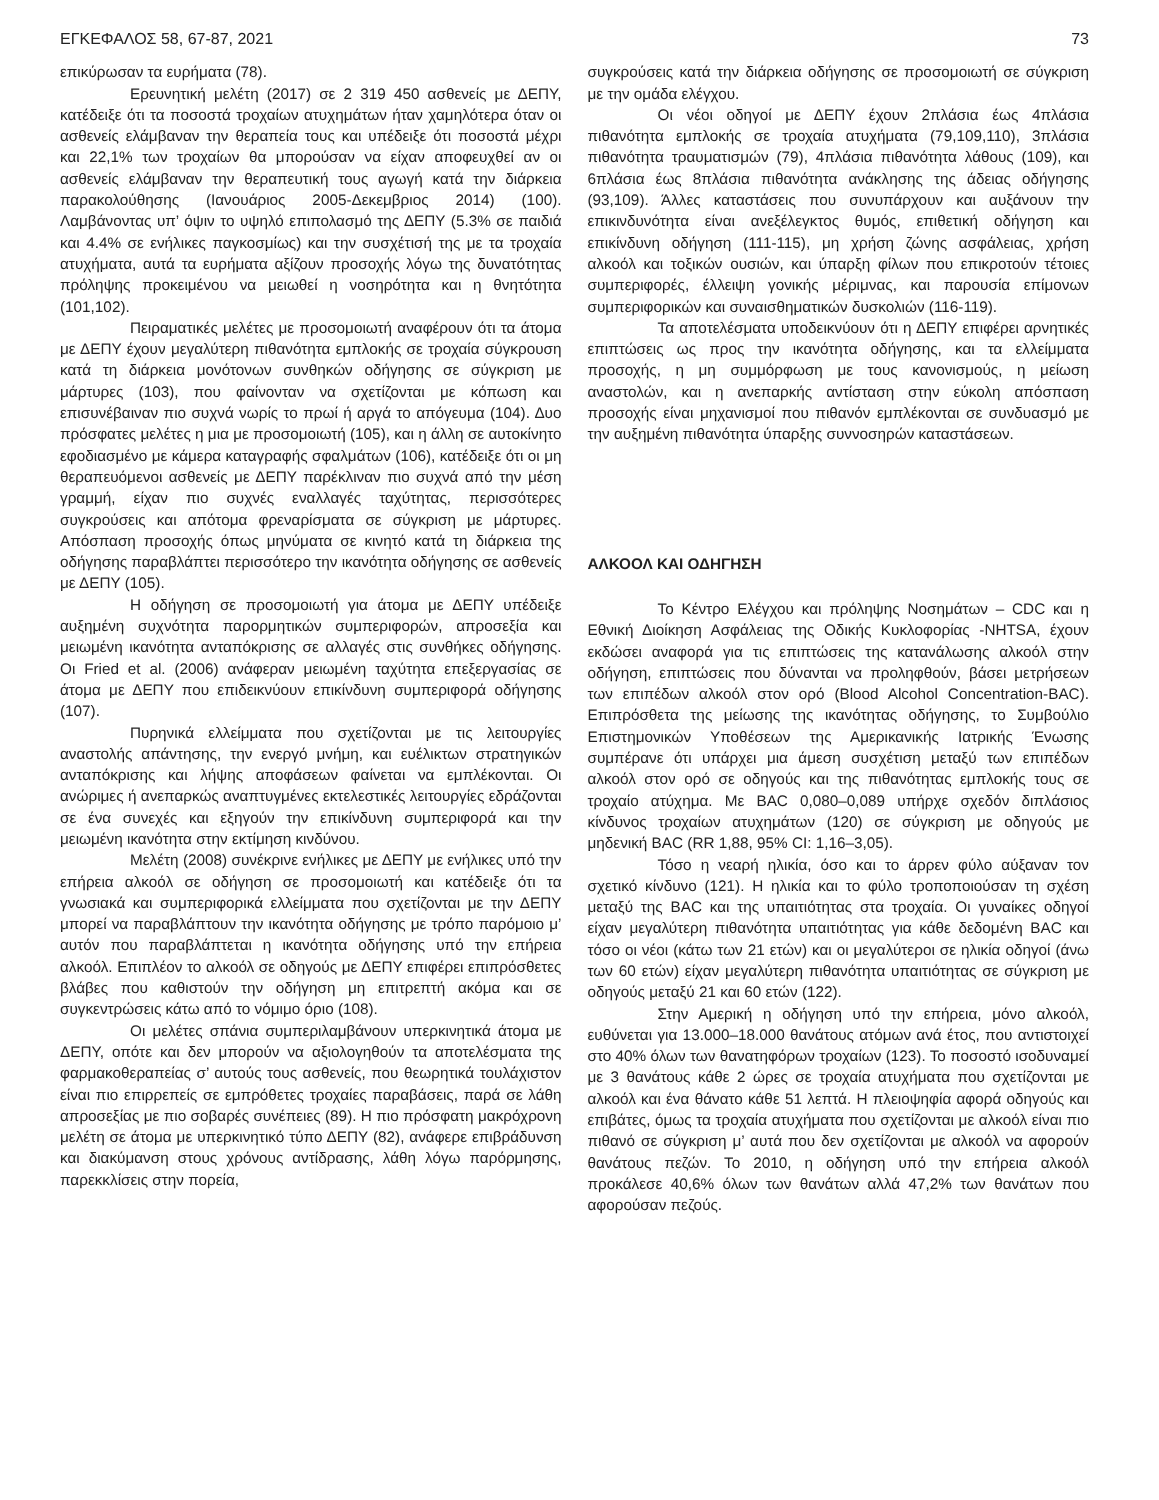ΕΓΚΕΦΑΛΟΣ 58, 67-87, 2021 73
επικύρωσαν τα ευρήματα (78).
Ερευνητική μελέτη (2017) σε 2 319 450 ασθενείς με ΔΕΠΥ, κατέδειξε ότι τα ποσοστά τροχαίων ατυχημάτων ήταν χαμηλότερα όταν οι ασθενείς ελάμβαναν την θεραπεία τους και υπέδειξε ότι ποσοστά μέχρι και 22,1% των τροχαίων θα μπορούσαν να είχαν αποφευχθεί αν οι ασθενείς ελάμβαναν την θεραπευτική τους αγωγή κατά την διάρκεια παρακολούθησης (Ιανουάριος 2005-Δεκεμβριος 2014) (100). Λαμβάνοντας υπ’ όψιν το υψηλό επιπολασμό της ΔΕΠΥ (5.3% σε παιδιά και 4.4% σε ενήλικες παγκοσμίως) και την συσχέτισή της με τα τροχαία ατυχήματα, αυτά τα ευρήματα αξίζουν προσοχής λόγω της δυνατότητας πρόληψης προκειμένου να μειωθεί η νοσηρότητα και η θνητότητα (101,102).
Πειραματικές μελέτες με προσομοιωτή αναφέρουν ότι τα άτομα με ΔΕΠΥ έχουν μεγαλύτερη πιθανότητα εμπλοκής σε τροχαία σύγκρουση κατά τη διάρκεια μονότονων συνθηκών οδήγησης σε σύγκριση με μάρτυρες (103), που φαίνονταν να σχετίζονται με κόπωση και επισυνέβαιναν πιο συχνά νωρίς το πρωί ή αργά το απόγευμα (104). Δυο πρόσφατες μελέτες η μια με προσομοιωτή (105), και η άλλη σε αυτοκίνητο εφοδιασμένο με κάμερα καταγραφής σφαλμάτων (106), κατέδειξε ότι οι μη θεραπευόμενοι ασθενείς με ΔΕΠΥ παρέκλιναν πιο συχνά από την μέση γραμμή, είχαν πιο συχνές εναλλαγές ταχύτητας, περισσότερες συγκρούσεις και απότομα φρεναρίσματα σε σύγκριση με μάρτυρες. Απόσπαση προσοχής όπως μηνύματα σε κινητό κατά τη διάρκεια της οδήγησης παραβλάπτει περισσότερο την ικανότητα οδήγησης σε ασθενείς με ΔΕΠΥ (105).
Η οδήγηση σε προσομοιωτή για άτομα με ΔΕΠΥ υπέδειξε αυξημένη συχνότητα παρορμητικών συμπεριφορών, απροσεξία και μειωμένη ικανότητα ανταπόκρισης σε αλλαγές στις συνθήκες οδήγησης. Οι Fried et al. (2006) ανάφεραν μειωμένη ταχύτητα επεξεργασίας σε άτομα με ΔΕΠΥ που επιδεικνύουν επικίνδυνη συμπεριφορά οδήγησης (107).
Πυρηνικά ελλείμματα που σχετίζονται με τις λειτουργίες αναστολής απάντησης, την ενεργό μνήμη, και ευέλικτων στρατηγικών ανταπόκρισης και λήψης αποφάσεων φαίνεται να εμπλέκονται. Οι ανώριμες ή ανεπαρκώς αναπτυγμένες εκτελεστικές λειτουργίες εδράζονται σε ένα συνεχές και εξηγούν την επικίνδυνη συμπεριφορά και την μειωμένη ικανότητα στην εκτίμηση κινδύνου.
Μελέτη (2008) συνέκρινε ενήλικες με ΔΕΠΥ με ενήλικες υπό την επήρεια αλκοόλ σε οδήγηση σε προσομοιωτή και κατέδειξε ότι τα γνωσιακά και συμπεριφορικά ελλείμματα που σχετίζονται με την ΔΕΠΥ μπορεί να παραβλάπτουν την ικανότητα οδήγησης με τρόπο παρόμοιο μ’ αυτόν που παραβλάπτεται η ικανότητα οδήγησης υπό την επήρεια αλκοόλ. Επιπλέον το αλκοόλ σε οδηγούς με ΔΕΠΥ επιφέρει επιπρόσθετες βλάβες που καθιστούν την οδήγηση μη επιτρεπτή ακόμα και σε συγκεντρώσεις κάτω από το νόμιμο όριο (108).
Οι μελέτες σπάνια συμπεριλαμβάνουν υπερκινητικά άτομα με ΔΕΠΥ, οπότε και δεν μπορούν να αξιολογηθούν τα αποτελέσματα της φαρμακοθεραπείας σ’ αυτούς τους ασθενείς, που θεωρητικά τουλάχιστον είναι πιο επιρρεπείς σε εμπρόθετες τροχαίες παραβάσεις, παρά σε λάθη απροσεξίας με πιο σοβαρές συνέπειες (89). Η πιο πρόσφατη μακρόχρονη μελέτη σε άτομα με υπερκινητικό τύπο ΔΕΠΥ (82), ανάφερε επιβράδυνση και διακύμανση στους χρόνους αντίδρασης, λάθη λόγω παρόρμησης, παρεκκλίσεις στην πορεία,
συγκρούσεις κατά την διάρκεια οδήγησης σε προσομοιωτή σε σύγκριση με την ομάδα ελέγχου.
Οι νέοι οδηγοί με ΔΕΠΥ έχουν 2πλάσια έως 4πλάσια πιθανότητα εμπλοκής σε τροχαία ατυχήματα (79,109,110), 3πλάσια πιθανότητα τραυματισμών (79), 4πλάσια πιθανότητα λάθους (109), και 6πλάσια έως 8πλάσια πιθανότητα ανάκλησης της άδειας οδήγησης (93,109). Άλλες καταστάσεις που συνυπάρχουν και αυξάνουν την επικινδυνότητα είναι ανεξέλεγκτος θυμός, επιθετική οδήγηση και επικίνδυνη οδήγηση (111-115), μη χρήση ζώνης ασφάλειας, χρήση αλκοόλ και τοξικών ουσιών, και ύπαρξη φίλων που επικροτούν τέτοιες συμπεριφορές, έλλειψη γονικής μέριμνας, και παρουσία επίμονων συμπεριφορικών και συναισθηματικών δυσκολιών (116-119).
Τα αποτελέσματα υποδεικνύουν ότι η ΔΕΠΥ επιφέρει αρνητικές επιπτώσεις ως προς την ικανότητα οδήγησης, και τα ελλείμματα προσοχής, η μη συμμόρφωση με τους κανονισμούς, η μείωση αναστολών, και η ανεπαρκής αντίσταση στην εύκολη απόσπαση προσοχής είναι μηχανισμοί που πιθανόν εμπλέκονται σε συνδυασμό με την αυξημένη πιθανότητα ύπαρξης συννοσηρών καταστάσεων.
ΑΛΚΟΟΛ ΚΑΙ ΟΔΗΓΗΣΗ
Το Κέντρο Ελέγχου και πρόληψης Νοσημάτων – CDC και η Εθνική Διοίκηση Ασφάλειας της Οδικής Κυκλοφορίας -NHTSA, έχουν εκδώσει αναφορά για τις επιπτώσεις της κατανάλωσης αλκοόλ στην οδήγηση, επιπτώσεις που δύνανται να προληφθούν, βάσει μετρήσεων των επιπέδων αλκοόλ στον ορό (Blood Alcohol Concentration-BAC). Επιπρόσθετα της μείωσης της ικανότητας οδήγησης, το Συμβούλιο Επιστημονικών Υποθέσεων της Αμερικανικής Ιατρικής Ένωσης συμπέρανε ότι υπάρχει μια άμεση συσχέτιση μεταξύ των επιπέδων αλκοόλ στον ορό σε οδηγούς και της πιθανότητας εμπλοκής τους σε τροχαίο ατύχημα. Με BAC 0,080–0,089 υπήρχε σχεδόν διπλάσιος κίνδυνος τροχαίων ατυχημάτων (120) σε σύγκριση με οδηγούς με μηδενική BAC (RR 1,88, 95% CI: 1,16–3,05).
Τόσο η νεαρή ηλικία, όσο και το άρρεν φύλο αύξαναν τον σχετικό κίνδυνο (121). Η ηλικία και το φύλο τροποποιούσαν τη σχέση μεταξύ της BAC και της υπαιτιότητας στα τροχαία. Οι γυναίκες οδηγοί είχαν μεγαλύτερη πιθανότητα υπαιτιότητας για κάθε δεδομένη BAC και τόσο οι νέοι (κάτω των 21 ετών) και οι μεγαλύτεροι σε ηλικία οδηγοί (άνω των 60 ετών) είχαν μεγαλύτερη πιθανότητα υπαιτιότητας σε σύγκριση με οδηγούς μεταξύ 21 και 60 ετών (122).
Στην Αμερική η οδήγηση υπό την επήρεια, μόνο αλκοόλ, ευθύνεται για 13.000–18.000 θανάτους ατόμων ανά έτος, που αντιστοιχεί στο 40% όλων των θανατηφόρων τροχαίων (123). Το ποσοστό ισοδυναμεί με 3 θανάτους κάθε 2 ώρες σε τροχαία ατυχήματα που σχετίζονται με αλκοόλ και ένα θάνατο κάθε 51 λεπτά. Η πλειοψηφία αφορά οδηγούς και επιβάτες, όμως τα τροχαία ατυχήματα που σχετίζονται με αλκοόλ είναι πιο πιθανό σε σύγκριση μ’ αυτά που δεν σχετίζονται με αλκοόλ να αφορούν θανάτους πεζών. Το 2010, η οδήγηση υπό την επήρεια αλκοόλ προκάλεσε 40,6% όλων των θανάτων αλλά 47,2% των θανάτων που αφορούσαν πεζούς.